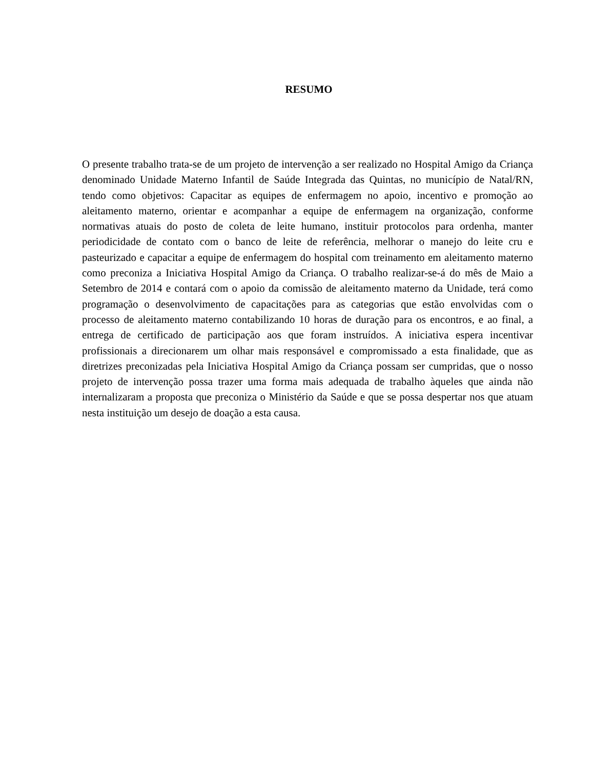RESUMO
O presente trabalho trata-se de um projeto de intervenção a ser realizado no Hospital Amigo da Criança denominado Unidade Materno Infantil de Saúde Integrada das Quintas, no município de Natal/RN, tendo como objetivos: Capacitar as equipes de enfermagem no apoio, incentivo e promoção ao aleitamento materno, orientar e acompanhar a equipe de enfermagem na organização, conforme normativas atuais do posto de coleta de leite humano, instituir protocolos para ordenha, manter periodicidade de contato com o banco de leite de referência, melhorar o manejo do leite cru e pasteurizado e capacitar a equipe de enfermagem do hospital com treinamento em aleitamento materno como preconiza a Iniciativa Hospital Amigo da Criança. O trabalho realizar-se-á do mês de Maio a Setembro de 2014 e contará com o apoio da comissão de aleitamento materno da Unidade, terá como programação o desenvolvimento de capacitações para as categorias que estão envolvidas com o processo de aleitamento materno contabilizando 10 horas de duração para os encontros, e ao final, a entrega de certificado de participação aos que foram instruídos. A iniciativa espera incentivar profissionais a direcionarem um olhar mais responsável e compromissado a esta finalidade, que as diretrizes preconizadas pela Iniciativa Hospital Amigo da Criança possam ser cumpridas, que o nosso projeto de intervenção possa trazer uma forma mais adequada de trabalho àqueles que ainda não internalizaram a proposta que preconiza o Ministério da Saúde e que se possa despertar nos que atuam nesta instituição um desejo de doação a esta causa.